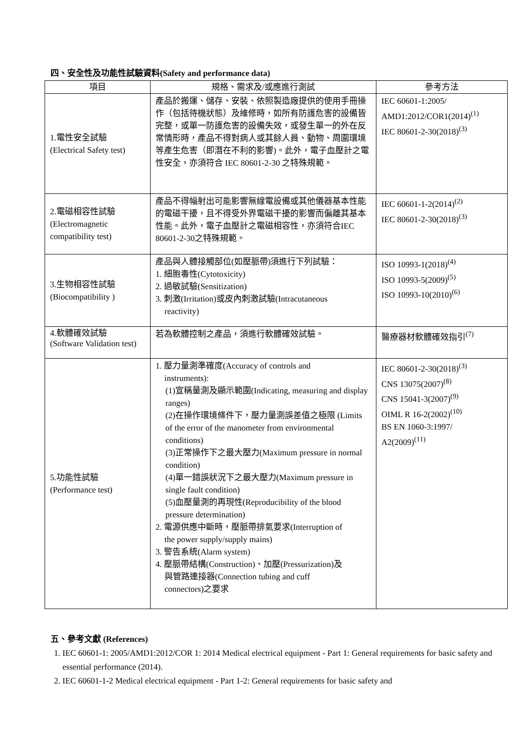四、安全性及功能性試驗資料(Safety and performance data)
| 項目 | 規格、需求及/或應進行測試 | 參考方法 |
| --- | --- | --- |
| 1.電性安全試驗 (Electrical Safety test) | 產品於搬運、儲存、安裝、依照製造廠提供的使用手冊操作（包括待機狀態）及維修時，如所有防護危害的設備皆完整，或單一防護危害的設備失效，或發生單一的外在反常情形時，產品不得對病人或其餘人員、動物、周圍環境等產生危害（即潛在不利的影響)。此外，電子血壓計之電性安全，亦須符合 IEC 80601-2-30 之特殊規範。 | IEC 60601-1:2005/ AMD1:2012/COR1(2014)<sup>(1)</sup> IEC 80601-2-30(2018)<sup>(3)</sup> |
| 2.電磁相容性試驗 (Electromagnetic compatibility test) | 產品不得幅射出可能影響無線電設備或其他儀器基本性能的電磁干擾，且不得受外界電磁干擾的影響而偏離其基本性能。此外，電子血壓計之電磁相容性，亦須符合IEC 80601-2-30之特殊規範。 | IEC 60601-1-2(2014)<sup>(2)</sup> IEC 80601-2-30(2018)<sup>(3)</sup> |
| 3.生物相容性試驗 (Biocompatibility ) | 產品與人體接觸部位(如壓脈帶)須進行下列試驗： 1. 細胞毒性(Cytotoxicity) 2. 過敏試驗(Sensitization) 3. 刺激(Irritation)或皮內刺激試驗(Intracutaneous reactivity) | ISO 10993-1(2018)<sup>(4)</sup> ISO 10993-5(2009)<sup>(5)</sup> ISO 10993-10(2010)<sup>(6)</sup> |
| 4.軟體確效試驗 (Software Validation test) | 若為軟體控制之產品，須進行軟體確效試驗。 | 醫療器材軟體確效指引<sup>(7)</sup> |
| 5.功能性試驗 (Performance test) | 1. 壓力量測準確度(Accuracy of controls and instruments): (1)宣稱量測及顯示範圍(Indicating, measuring and display ranges) (2)在操作環境條件下，壓力量測誤差值之極限 (Limits of the error of the manometer from environmental conditions) (3)正常操作下之最大壓力(Maximum pressure in normal condition) (4)單一錯誤狀況下之最大壓力(Maximum pressure in single fault condition) (5)血壓量測的再現性(Reproducibility of the blood pressure determination) 2. 電源供應中斷時，壓脈帶排氣要求(Interruption of the power supply/supply mains) 3. 警告系統(Alarm system) 4. 壓脈帶結構(Construction)、加壓(Pressurization)及 與管路連接器(Connection tubing and cuff connectors)之要求 | IEC 80601-2-30(2018)<sup>(3)</sup> CNS 13075(2007)<sup>(8)</sup> CNS 15041-3(2007)<sup>(9)</sup> OIML R 16-2(2002)<sup>(10)</sup> BS EN 1060-3:1997/ A2(2009)<sup>(11)</sup> |
五、參考文獻 (References)
1. IEC 60601-1: 2005/AMD1:2012/COR 1: 2014 Medical electrical equipment - Part 1: General requirements for basic safety and essential performance (2014).
2. IEC 60601-1-2 Medical electrical equipment - Part 1-2: General requirements for basic safety and